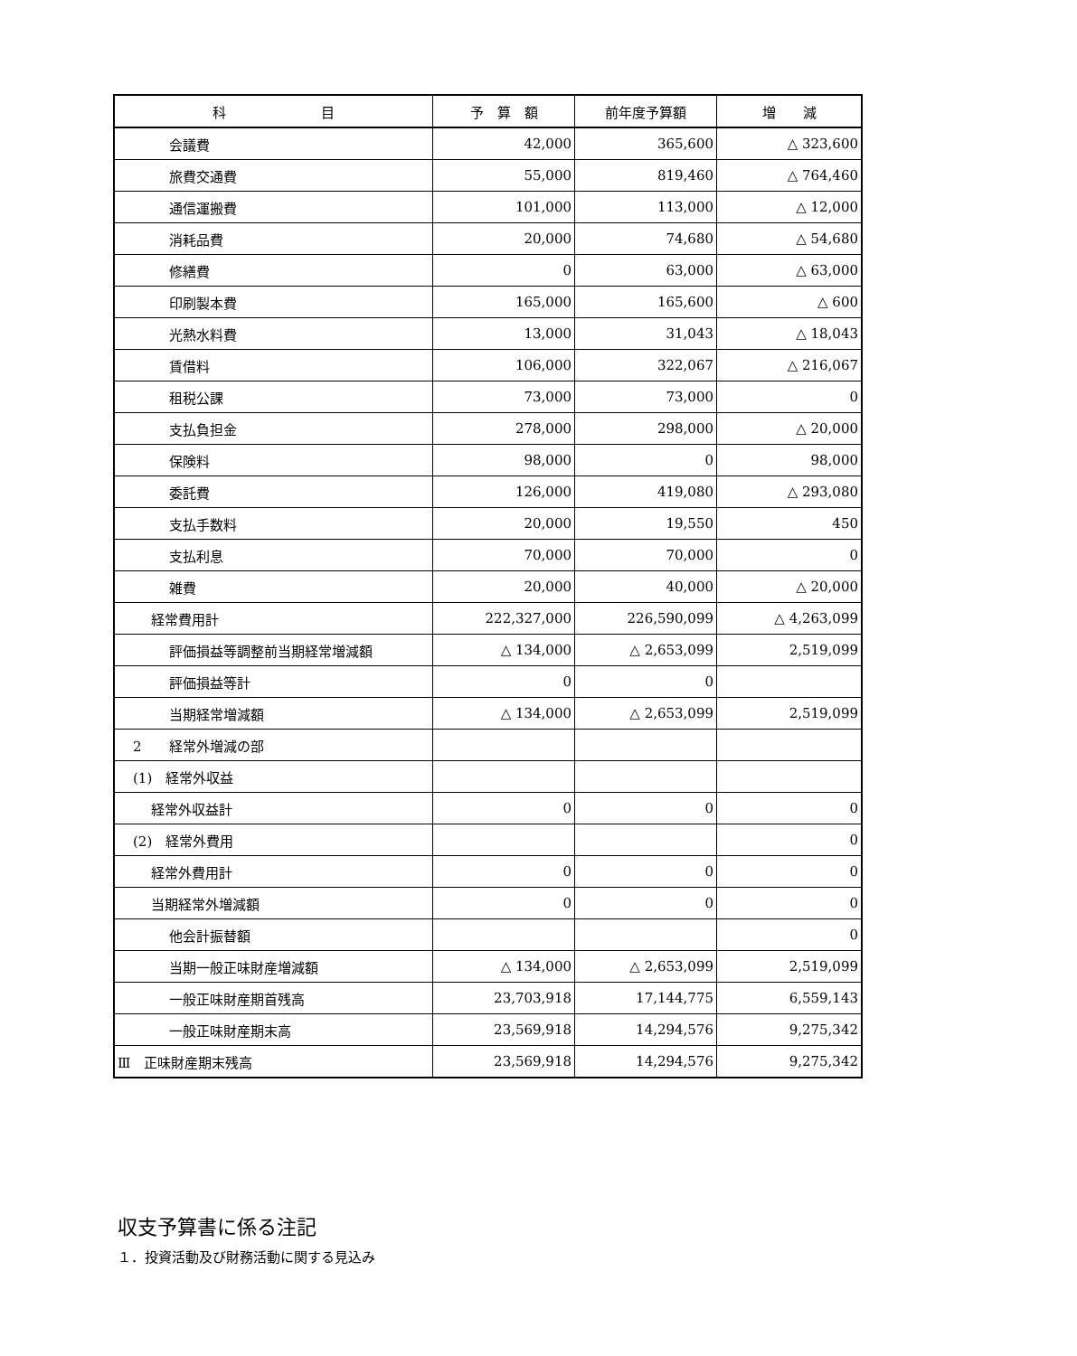| 科 目 | 予 算 額 | 前年度予算額 | 増 減 |
| --- | --- | --- | --- |
| 会議費 | 42,000 | 365,600 | △ 323,600 |
| 旅費交通費 | 55,000 | 819,460 | △ 764,460 |
| 通信運搬費 | 101,000 | 113,000 | △ 12,000 |
| 消耗品費 | 20,000 | 74,680 | △ 54,680 |
| 修繕費 | 0 | 63,000 | △ 63,000 |
| 印刷製本費 | 165,000 | 165,600 | △ 600 |
| 光熱水料費 | 13,000 | 31,043 | △ 18,043 |
| 賃借料 | 106,000 | 322,067 | △ 216,067 |
| 租税公課 | 73,000 | 73,000 | 0 |
| 支払負担金 | 278,000 | 298,000 | △ 20,000 |
| 保険料 | 98,000 | 0 | 98,000 |
| 委託費 | 126,000 | 419,080 | △ 293,080 |
| 支払手数料 | 20,000 | 19,550 | 450 |
| 支払利息 | 70,000 | 70,000 | 0 |
| 雑費 | 20,000 | 40,000 | △ 20,000 |
| 経常費用計 | 222,327,000 | 226,590,099 | △ 4,263,099 |
| 評価損益等調整前当期経常増減額 | △ 134,000 | △ 2,653,099 | 2,519,099 |
| 評価損益等計 | 0 | 0 | |
| 当期経常増減額 | △ 134,000 | △ 2,653,099 | 2,519,099 |
| 2 経常外増減の部 | | | |
| (1) 経常外収益 | | | |
| 経常外収益計 | 0 | 0 | 0 |
| (2) 経常外費用 | | | 0 |
| 経常外費用計 | 0 | 0 | 0 |
| 当期経常外増減額 | 0 | 0 | 0 |
| 他会計振替額 | | | 0 |
| 当期一般正味財産増減額 | △ 134,000 | △ 2,653,099 | 2,519,099 |
| 一般正味財産期首残高 | 23,703,918 | 17,144,775 | 6,559,143 |
| 一般正味財産期末高 | 23,569,918 | 14,294,576 | 9,275,342 |
| Ⅲ 正味財産期末残高 | 23,569,918 | 14,294,576 | 9,275,342 |
収支予算書に係る注記
１．投資活動及び財務活動に関する見込み